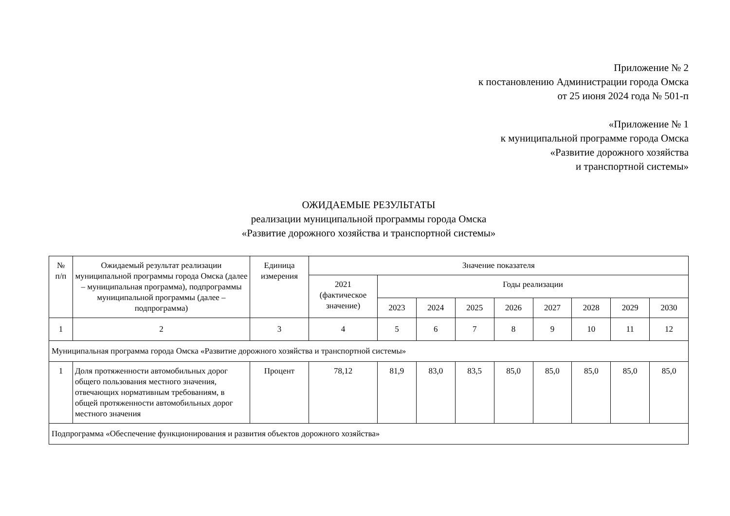Приложение № 2
к постановлению Администрации города Омска
от 25 июня 2024 года № 501-п
«Приложение № 1
к муниципальной программе города Омска
«Развитие дорожного хозяйства
и транспортной системы»
ОЖИДАЕМЫЕ РЕЗУЛЬТАТЫ
реализации муниципальной программы города Омска
«Развитие дорожного хозяйства и транспортной системы»
| № п/п | Ожидаемый результат реализации муниципальной программы города Омска (далее – муниципальная программа), подпрограммы муниципальной программы (далее – подпрограмма) | Единица измерения | Значение показателя | | | | | | | | |
| --- | --- | --- | --- | --- | --- | --- | --- | --- | --- | --- | --- |
| | | | 2021 (фактическое значение) | Годы реализации | | | | | | | |
| | | | | 2023 | 2024 | 2025 | 2026 | 2027 | 2028 | 2029 | 2030 |
| 1 | 2 | 3 | 4 | 5 | 6 | 7 | 8 | 9 | 10 | 11 | 12 |
| Муниципальная программа города Омска «Развитие дорожного хозяйства и транспортной системы» | | | | | | | | | | | |
| 1 | Доля протяженности автомобильных дорог общего пользования местного значения, отвечающих нормативным требованиям, в общей протяженности автомобильных дорог местного значения | Процент | 78,12 | 81,9 | 83,0 | 83,5 | 85,0 | 85,0 | 85,0 | 85,0 | 85,0 |
| Подпрограмма «Обеспечение функционирования и развития объектов дорожного хозяйства» | | | | | | | | | | | |